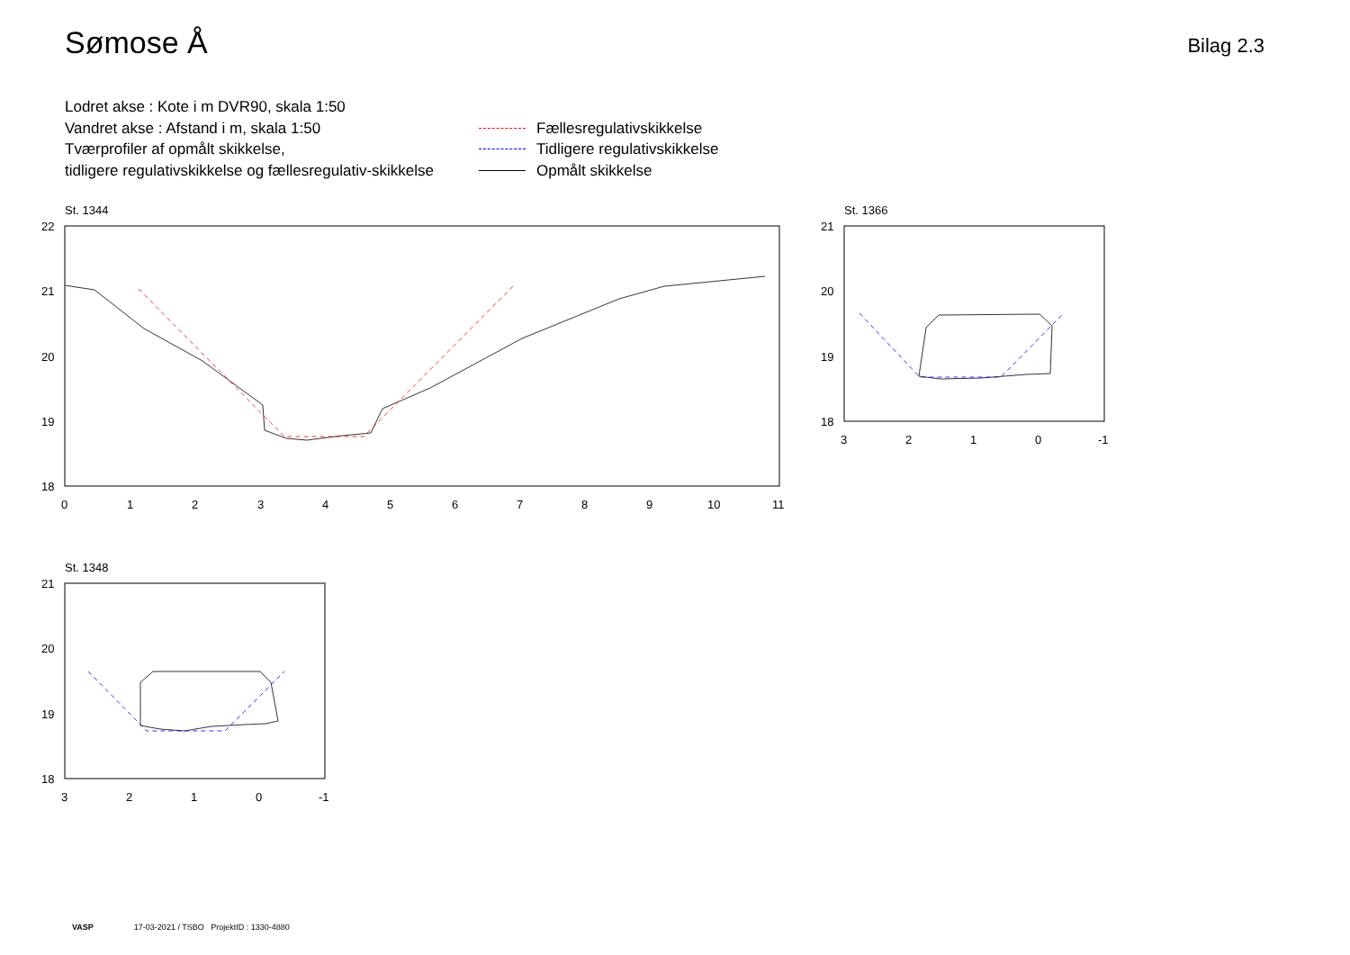Sømose Å
Bilag 2.3
Lodret akse : Kote i m DVR90, skala 1:50
Vandret akse : Afstand i m, skala 1:50
Tværprofiler af opmålt skikkelse,
tidligere regulativskikkelse og fællesregulativ-skikkelse
Fællesregulativskikkelse
Tidligere regulativskikkelse
Opmålt skikkelse
St. 1344
22
21
20
19
18
0
1
2
3
4
5
6
7
8
9
10
11
St. 1366
21
20
19
18
3
2
1
0
-1
St. 1348
21
20
19
18
3
2
1
0
-1
VASP 17-03-2021 / TSBO ProjektID : 1330-4880